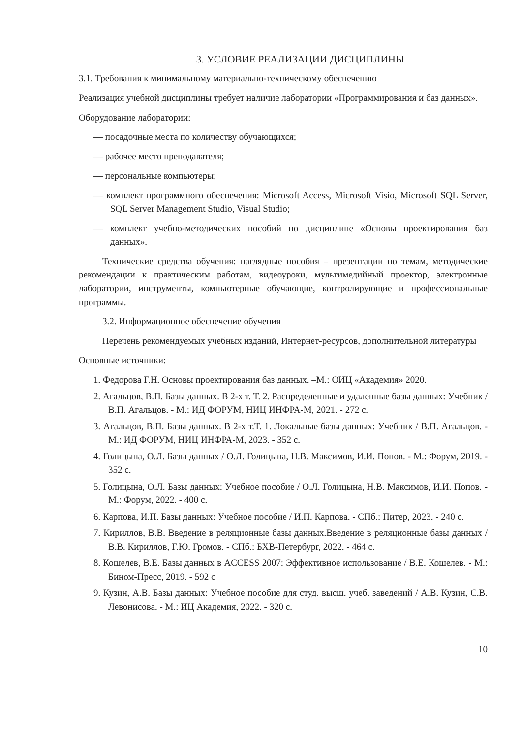3. УСЛОВИЕ РЕАЛИЗАЦИИ ДИСЦИПЛИНЫ
3.1. Требования к минимальному материально-техническому обеспечению
Реализация учебной дисциплины требует наличие лаборатории «Программирования и баз данных».
Оборудование лаборатории:
— посадочные места по количеству обучающихся;
— рабочее место преподавателя;
— персональные компьютеры;
— комплект программного обеспечения: Microsoft Access, Microsoft Visio, Microsoft SQL Server, SQL Server Management Studio, Visual Studio;
— комплект учебно-методических пособий по дисциплине «Основы проектирования баз данных».
Технические средства обучения: наглядные пособия – презентации по темам, методические рекомендации к практическим работам, видеоуроки, мультимедийный проектор, электронные лаборатории, инструменты, компьютерные обучающие, контролирующие и профессиональные программы.
3.2. Информационное обеспечение обучения
Перечень рекомендуемых учебных изданий, Интернет-ресурсов, дополнительной литературы
Основные источники:
1. Федорова Г.Н. Основы проектирования баз данных. –М.: ОИЦ «Академия» 2020.
2. Агальцов, В.П. Базы данных. В 2-х т. Т. 2. Распределенные и удаленные базы данных: Учебник / В.П. Агальцов. - М.: ИД ФОРУМ, НИЦ ИНФРА-М, 2021. - 272 с.
3. Агальцов, В.П. Базы данных. В 2-х т.Т. 1. Локальные базы данных: Учебник / В.П. Агальцов. - М.: ИД ФОРУМ, НИЦ ИНФРА-М, 2023. - 352 с.
4. Голицына, О.Л. Базы данных / О.Л. Голицына, Н.В. Максимов, И.И. Попов. - М.: Форум, 2019. - 352 с.
5. Голицына, О.Л. Базы данных: Учебное пособие / О.Л. Голицына, Н.В. Максимов, И.И. Попов. - М.: Форум, 2022. - 400 с.
6. Карпова, И.П. Базы данных: Учебное пособие / И.П. Карпова. - СПб.: Питер, 2023. - 240 с.
7. Кириллов, В.В. Введение в реляционные базы данных.Введение в реляционные базы данных / В.В. Кириллов, Г.Ю. Громов. - СПб.: БХВ-Петербург, 2022. - 464 с.
8. Кошелев, В.Е. Базы данных в ACCESS 2007: Эффективное использование / В.Е. Кошелев. - М.: Бином-Пресс, 2019. - 592 с
9. Кузин, А.В. Базы данных: Учебное пособие для студ. высш. учеб. заведений / А.В. Кузин, С.В. Левонисова. - М.: ИЦ Академия, 2022. - 320 с.
10